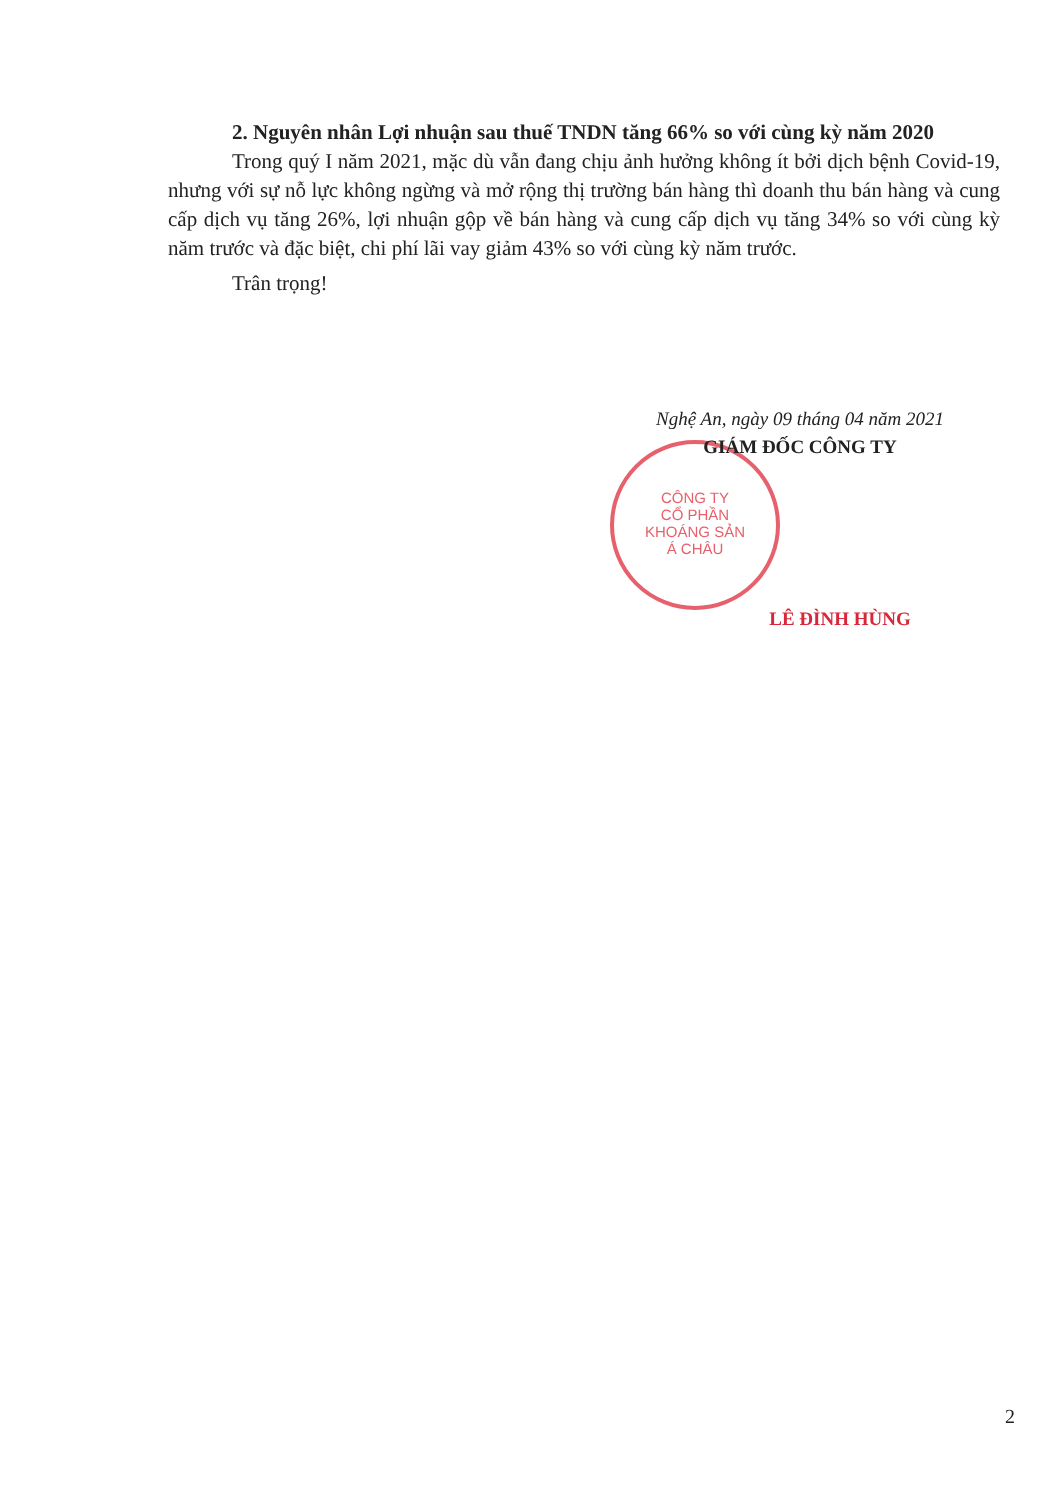2. Nguyên nhân Lợi nhuận sau thuế TNDN tăng 66% so với cùng kỳ năm 2020
Trong quý I năm 2021, mặc dù vẫn đang chịu ảnh hưởng không ít bởi dịch bệnh Covid-19, nhưng với sự nỗ lực không ngừng và mở rộng thị trường bán hàng thì doanh thu bán hàng và cung cấp dịch vụ tăng 26%, lợi nhuận gộp về bán hàng và cung cấp dịch vụ tăng 34% so với cùng kỳ năm trước và đặc biệt, chi phí lãi vay giảm 43% so với cùng kỳ năm trước.
Trân trọng!
CÔNG TY
CỔ PHẦN
KHOÁNG SẢN
Á CHÂU
Nghệ An, ngày 09 tháng 04 năm 2021
GIÁM ĐỐC CÔNG TY
LÊ ĐÌNH HÙNG
2